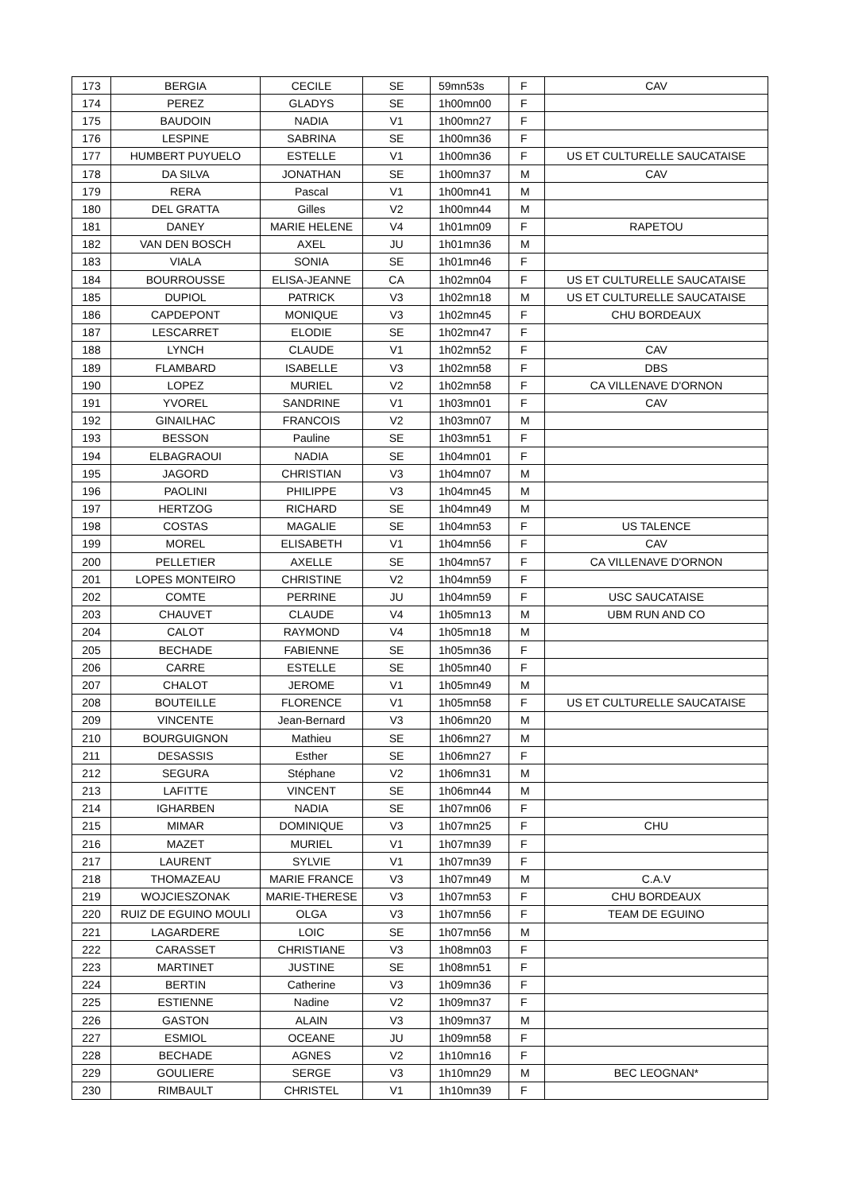| 173 | BERGIA | CECILE | SE | 59mn53s | F | CAV |
| 174 | PEREZ | GLADYS | SE | 1h00mn00 | F | |
| 175 | BAUDOIN | NADIA | V1 | 1h00mn27 | F | |
| 176 | LESPINE | SABRINA | SE | 1h00mn36 | F | |
| 177 | HUMBERT PUYUELO | ESTELLE | V1 | 1h00mn36 | F | US ET CULTURELLE SAUCATAISE |
| 178 | DA SILVA | JONATHAN | SE | 1h00mn37 | M | CAV |
| 179 | RERA | Pascal | V1 | 1h00mn41 | M | |
| 180 | DEL GRATTA | Gilles | V2 | 1h00mn44 | M | |
| 181 | DANEY | MARIE HELENE | V4 | 1h01mn09 | F | RAPETOU |
| 182 | VAN DEN BOSCH | AXEL | JU | 1h01mn36 | M | |
| 183 | VIALA | SONIA | SE | 1h01mn46 | F | |
| 184 | BOURROUSSE | ELISA-JEANNE | CA | 1h02mn04 | F | US ET CULTURELLE SAUCATAISE |
| 185 | DUPIOL | PATRICK | V3 | 1h02mn18 | M | US ET CULTURELLE SAUCATAISE |
| 186 | CAPDEPONT | MONIQUE | V3 | 1h02mn45 | F | CHU BORDEAUX |
| 187 | LESCARRET | ELODIE | SE | 1h02mn47 | F | |
| 188 | LYNCH | CLAUDE | V1 | 1h02mn52 | F | CAV |
| 189 | FLAMBARD | ISABELLE | V3 | 1h02mn58 | F | DBS |
| 190 | LOPEZ | MURIEL | V2 | 1h02mn58 | F | CA VILLENAVE D'ORNON |
| 191 | YVOREL | SANDRINE | V1 | 1h03mn01 | F | CAV |
| 192 | GINAILHAC | FRANCOIS | V2 | 1h03mn07 | M | |
| 193 | BESSON | Pauline | SE | 1h03mn51 | F | |
| 194 | ELBAGRAOUI | NADIA | SE | 1h04mn01 | F | |
| 195 | JAGORD | CHRISTIAN | V3 | 1h04mn07 | M | |
| 196 | PAOLINI | PHILIPPE | V3 | 1h04mn45 | M | |
| 197 | HERTZOG | RICHARD | SE | 1h04mn49 | M | |
| 198 | COSTAS | MAGALIE | SE | 1h04mn53 | F | US TALENCE |
| 199 | MOREL | ELISABETH | V1 | 1h04mn56 | F | CAV |
| 200 | PELLETIER | AXELLE | SE | 1h04mn57 | F | CA VILLENAVE D'ORNON |
| 201 | LOPES MONTEIRO | CHRISTINE | V2 | 1h04mn59 | F | |
| 202 | COMTE | PERRINE | JU | 1h04mn59 | F | USC SAUCATAISE |
| 203 | CHAUVET | CLAUDE | V4 | 1h05mn13 | M | UBM RUN AND CO |
| 204 | CALOT | RAYMOND | V4 | 1h05mn18 | M | |
| 205 | BECHADE | FABIENNE | SE | 1h05mn36 | F | |
| 206 | CARRE | ESTELLE | SE | 1h05mn40 | F | |
| 207 | CHALOT | JEROME | V1 | 1h05mn49 | M | |
| 208 | BOUTEILLE | FLORENCE | V1 | 1h05mn58 | F | US ET CULTURELLE SAUCATAISE |
| 209 | VINCENTE | Jean-Bernard | V3 | 1h06mn20 | M | |
| 210 | BOURGUIGNON | Mathieu | SE | 1h06mn27 | M | |
| 211 | DESASSIS | Esther | SE | 1h06mn27 | F | |
| 212 | SEGURA | Stéphane | V2 | 1h06mn31 | M | |
| 213 | LAFITTE | VINCENT | SE | 1h06mn44 | M | |
| 214 | IGHARBEN | NADIA | SE | 1h07mn06 | F | |
| 215 | MIMAR | DOMINIQUE | V3 | 1h07mn25 | F | CHU |
| 216 | MAZET | MURIEL | V1 | 1h07mn39 | F | |
| 217 | LAURENT | SYLVIE | V1 | 1h07mn39 | F | |
| 218 | THOMAZEAU | MARIE FRANCE | V3 | 1h07mn49 | M | C.A.V |
| 219 | WOJCIESZONAK | MARIE-THERESE | V3 | 1h07mn53 | F | CHU BORDEAUX |
| 220 | RUIZ DE EGUINO MOULI | OLGA | V3 | 1h07mn56 | F | TEAM DE EGUINO |
| 221 | LAGARDERE | LOIC | SE | 1h07mn56 | M | |
| 222 | CARASSET | CHRISTIANE | V3 | 1h08mn03 | F | |
| 223 | MARTINET | JUSTINE | SE | 1h08mn51 | F | |
| 224 | BERTIN | Catherine | V3 | 1h09mn36 | F | |
| 225 | ESTIENNE | Nadine | V2 | 1h09mn37 | F | |
| 226 | GASTON | ALAIN | V3 | 1h09mn37 | M | |
| 227 | ESMIOL | OCEANE | JU | 1h09mn58 | F | |
| 228 | BECHADE | AGNES | V2 | 1h10mn16 | F | |
| 229 | GOULIERE | SERGE | V3 | 1h10mn29 | M | BEC LEOGNAN* |
| 230 | RIMBAULT | CHRISTEL | V1 | 1h10mn39 | F | |